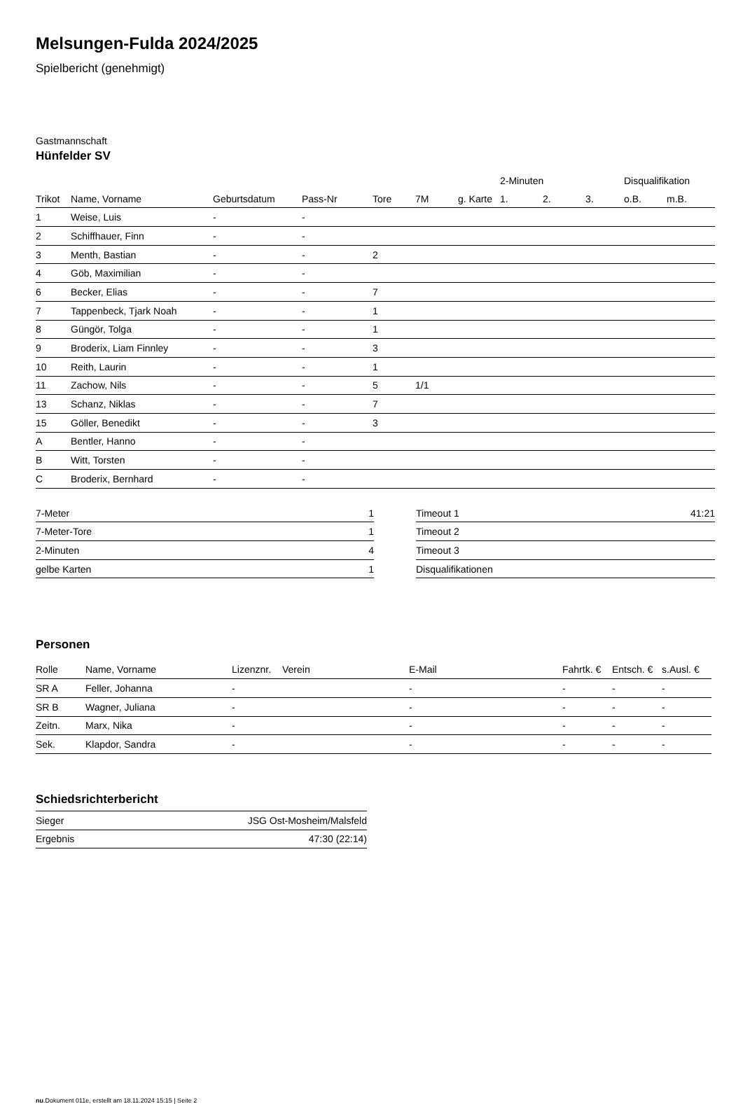Melsungen-Fulda 2024/2025
Spielbericht (genehmigt)
Gastmannschaft
Hünfelder SV
| | | | | | | | 2-Minuten | | | Disqualifikation | |
| --- | --- | --- | --- | --- | --- | --- | --- | --- | --- | --- | --- |
| Trikot | Name, Vorname | Geburtsdatum | Pass-Nr | Tore | 7M | g. Karte | 1. | 2. | 3. | o.B. | m.B. |
| 1 | Weise, Luis | - | - | | | | | | | | |
| 2 | Schiffhauer, Finn | - | - | | | | | | | | |
| 3 | Menth, Bastian | - | - | 2 | | | | | | | |
| 4 | Göb, Maximilian | - | - | | | | | | | | |
| 6 | Becker, Elias | - | - | 7 | | | | | | | |
| 7 | Tappenbeck, Tjark Noah | - | - | 1 | | | | | | | |
| 8 | Güngör, Tolga | - | - | 1 | | | | | | | |
| 9 | Broderix, Liam Finnley | - | - | 3 | | | | | | | |
| 10 | Reith, Laurin | - | - | 1 | | | | | | | |
| 11 | Zachow, Nils | - | - | 5 | 1/1 | | | | | | |
| 13 | Schanz, Niklas | - | - | 7 | | | | | | | |
| 15 | Göller, Benedikt | - | - | 3 | | | | | | | |
| A | Bentler, Hanno | - | - | | | | | | | | |
| B | Witt, Torsten | - | - | | | | | | | | |
| C | Broderix, Bernhard | - | - | | | | | | | | |
| 7-Meter | 1 |
| 7-Meter-Tore | 1 |
| 2-Minuten | 4 |
| gelbe Karten | 1 |
| Timeout 1 | 41:21 |
| Timeout 2 | |
| Timeout 3 | |
| Disqualifikationen | |
Personen
| Rolle | Name, Vorname | Lizenznr. | Verein | E-Mail | Fahrtk. € | Entsch. € | s.Ausl. € |
| --- | --- | --- | --- | --- | --- | --- | --- |
| SR A | Feller, Johanna | - | | - | - | - | - |
| SR B | Wagner, Juliana | - | | - | - | - | - |
| Zeitn. | Marx, Nika | - | | - | - | - | - |
| Sek. | Klapdor, Sandra | - | | - | - | - | - |
Schiedsrichterbericht
| Sieger | JSG Ost-Mosheim/Malsfeld |
| Ergebnis | 47:30 (22:14) |
nu.Dokument 011e, erstellt am 18.11.2024 15:15 | Seite 2